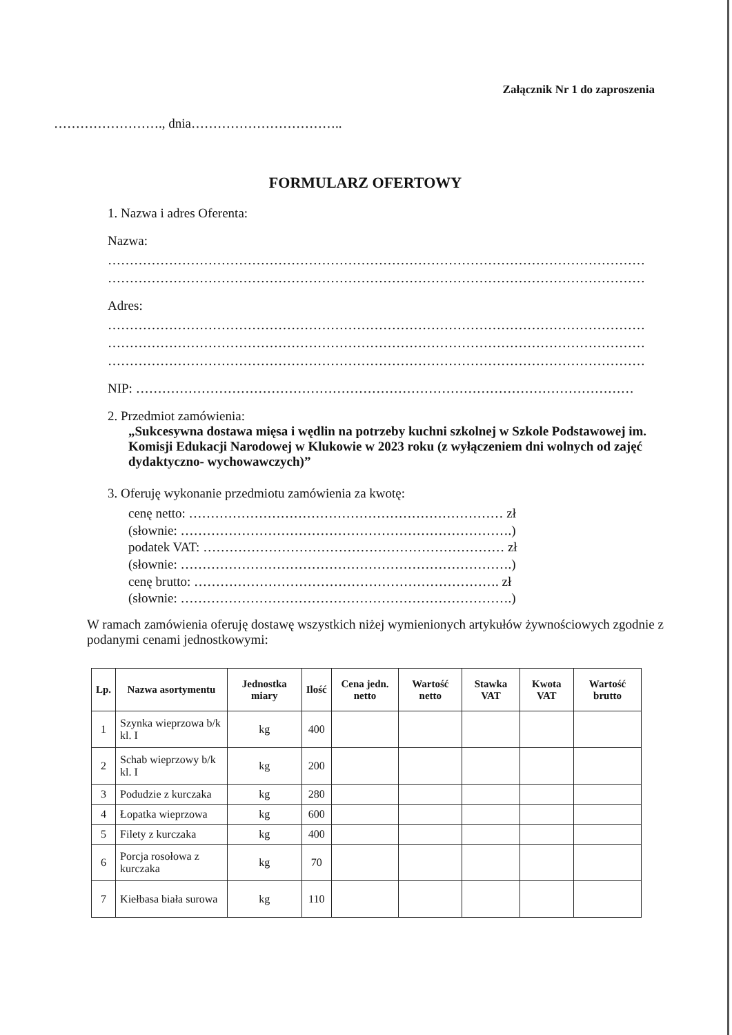Załącznik Nr 1 do zaproszenia
……………………., dnia……………………………..
FORMULARZ OFERTOWY
1. Nazwa i adres Oferenta:
Nazwa:
……………………………………………………………………………………………………………
……………………………………………………………………………………………………………
Adres:
……………………………………………………………………………………………………………
……………………………………………………………………………………………………………
……………………………………………………………………………………………………………
NIP: ……………………………………………………………………………………………………
2. Przedmiot zamówienia:
„Sukcesywna dostawa mięsa i wędlin na potrzeby kuchni szkolnej w Szkole Podstawowej im. Komisji Edukacji Narodowej w Klukowie w 2023 roku (z wyłączeniem dni wolnych od zajęć dydaktyczno- wychowawczych)”
3. Oferuję wykonanie przedmiotu zamówienia za kwotę:
cenę netto: ……………………………………………………………… zł
(słownie: ………………………………………………………………….)
podatek VAT: …………………………………………………………… zł
(słownie: ………………………………………………………………….)
cenę brutto: ……………………………………………………………. zł
(słownie: ………………………………………………………………….)
W ramach zamówienia oferuję dostawę wszystkich niżej wymienionych artykułów żywnościowych zgodnie z podanymi cenami jednostkowymi:
| Lp. | Nazwa asortymentu | Jednostka miary | Ilość | Cena jedn. netto | Wartość netto | Stawka VAT | Kwota VAT | Wartość brutto |
| --- | --- | --- | --- | --- | --- | --- | --- | --- |
| 1 | Szynka wieprzowa b/k kl. I | kg | 400 | | | | | |
| 2 | Schab wieprzowy b/k kl. I | kg | 200 | | | | | |
| 3 | Podudzie z kurczaka | kg | 280 | | | | | |
| 4 | Łopatka wieprzowa | kg | 600 | | | | | |
| 5 | Filety z kurczaka | kg | 400 | | | | | |
| 6 | Porcja rosołowa z kurczaka | kg | 70 | | | | | |
| 7 | Kiełbasa biała surowa | kg | 110 | | | | | |